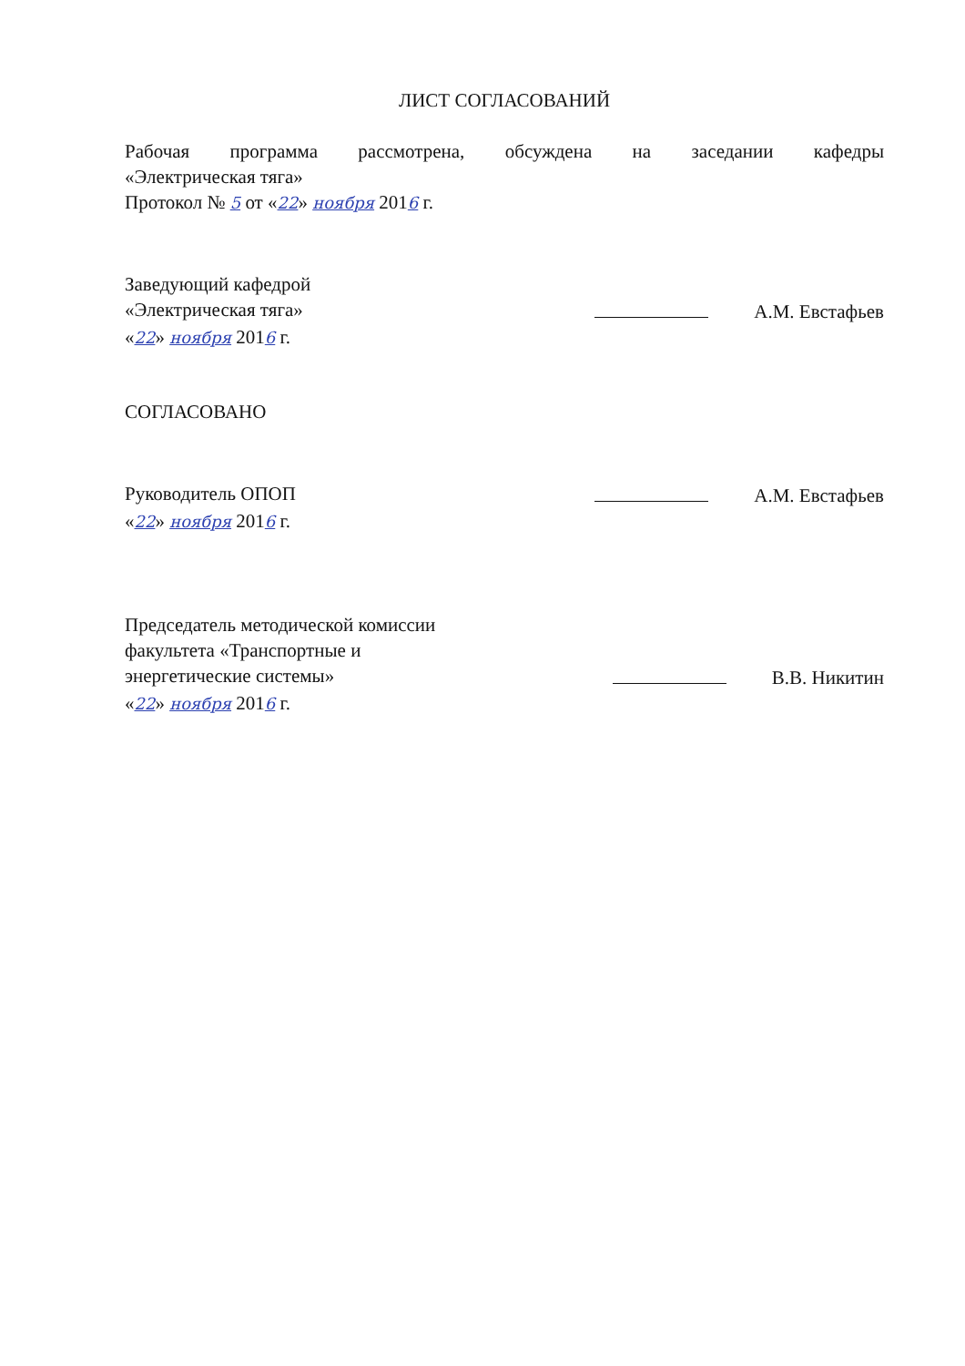ЛИСТ СОГЛАСОВАНИЙ
Рабочая программа рассмотрена, обсуждена на заседании кафедры
«Электрическая тяга»
Протокол № 5 от «22» ноября 2016 г.
Заведующий кафедрой
«Электрическая тяга» А.М. Евстафьев
«22» ноября 2016 г.
СОГЛАСОВАНО
Руководитель ОПОП А.М. Евстафьев
«22» ноября 2016 г.
Председатель методической комиссии
факультета «Транспортные и
энергетические системы» В.В. Никитин
«22» ноября 2016 г.